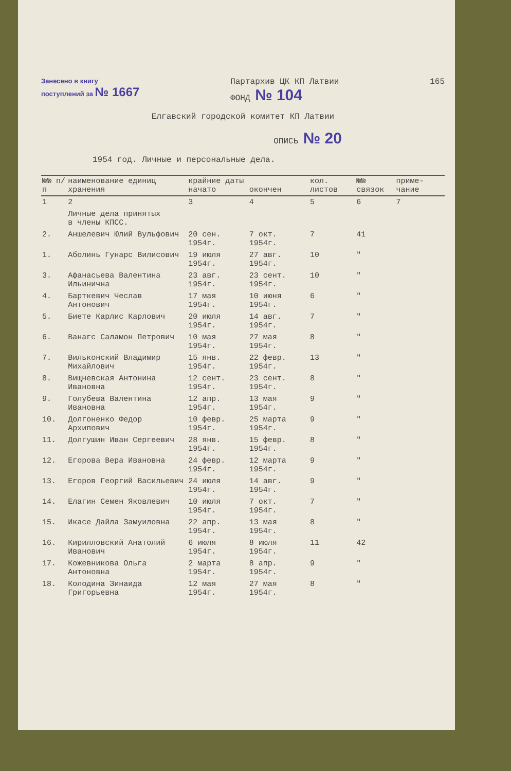Занесено в книгу
поступлений за № 1667 Партархив ЦК КП Латвии
ФОНД № 104 165
Елгавский городской комитет КП Латвии
ОПИСЬ № 20
1954 год. Личные и персональные дела.
| №№ п/п | наименование единиц хранения | крайние даты начато | окончен | кол. листов | №№ связок | приме- чание |
| --- | --- | --- | --- | --- | --- | --- |
| 1 | 2 | 3 | 4 | 5 | 6 | 7 |
| | Личные дела принятых в члены КПСС. | | | | | |
| 2. | Аншелевич Юлий Вульфович | 20 сен. 1954г. | 7 окт. 1954г. | 7 | 41 | |
| 1. | Аболинь Гунарс Вилисович | 19 июля 1954г. | 27 авг. 1954г. | 10 | " | |
| 3. | Афанасьева Валентина Ильинична | 23 авг. 1954г. | 23 сент. 1954г. | 10 | " | |
| 4. | Барткевич Чеслав Антонович | 17 мая 1954г. | 10 июня 1954г. | 6 | " | |
| 5. | Биете Карлис Карлович | 20 июля 1954г. | 14 авг. 1954г. | 7 | " | |
| 6. | Ванагс Саламон Петрович | 10 мая 1954г. | 27 мая 1954г. | 8 | " | |
| 7. | Вильконский Владимир Михайлович | 15 янв. 1954г. | 22 февр. 1954г. | 13 | " | |
| 8. | Вищневская Антонина Ивановна | 12 сент. 1954г. | 23 сент. 1954г. | 8 | " | |
| 9. | Голубева Валентина Ивановна | 12 апр. 1954г. | 13 мая 1954г. | 9 | " | |
| 10. | Долгоненко Федор Архипович | 10 февр. 1954г. | 25 марта 1954г. | 9 | " | |
| 11. | Долгушин Иван Сергеевич | 28 янв. 1954г. | 15 февр. 1954г. | 8 | " | |
| 12. | Егорова Вера Ивановна | 24 февр. 1954г. | 12 марта 1954г. | 9 | " | |
| 13. | Егоров Георгий Васильевич | 24 июля 1954г. | 14 авг. 1954г. | 9 | " | |
| 14. | Елагин Семен Яковлевич | 10 июля 1954г. | 7 окт. 1954г. | 7 | " | |
| 15. | Икасе Дайла Замуиловна | 22 апр. 1954г. | 13 мая 1954г. | 8 | " | |
| 16. | Кирилловский Анатолий Иванович | 6 июля 1954г. | 8 июля 1954г. | 11 | 42 | |
| 17. | Кожевникова Ольга Антоновна | 2 марта 1954г. | 8 апр. 1954г. | 9 | " | |
| 18. | Колодина Зинаида Григорьевна | 12 мая 1954г. | 27 мая 1954г. | 8 | " | |